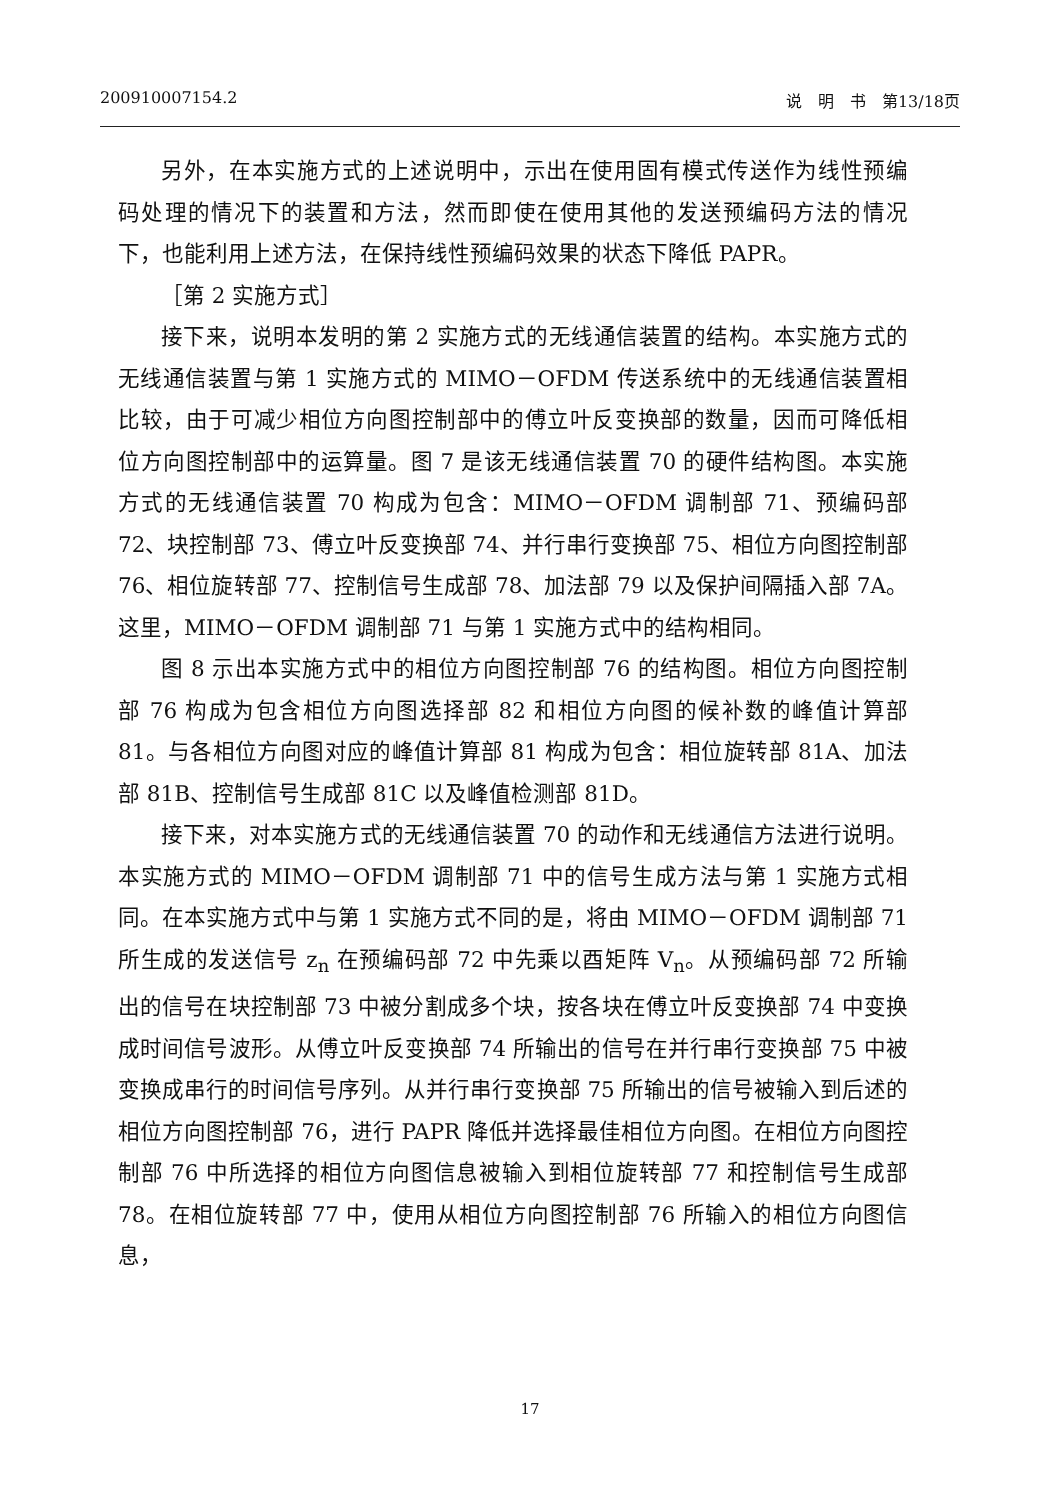200910007154.2 说　明　书　第13/18页
另外，在本实施方式的上述说明中，示出在使用固有模式传送作为线性预编码处理的情况下的装置和方法，然而即使在使用其他的发送预编码方法的情况下，也能利用上述方法，在保持线性预编码效果的状态下降低 PAPR。
［第 2 实施方式］
接下来，说明本发明的第 2 实施方式的无线通信装置的结构。本实施方式的无线通信装置与第 1 实施方式的 MIMO－OFDM 传送系统中的无线通信装置相比较，由于可减少相位方向图控制部中的傅立叶反变换部的数量，因而可降低相位方向图控制部中的运算量。图 7 是该无线通信装置 70 的硬件结构图。本实施方式的无线通信装置 70 构成为包含：MIMO－OFDM 调制部 71、预编码部 72、块控制部 73、傅立叶反变换部 74、并行串行变换部 75、相位方向图控制部 76、相位旋转部 77、控制信号生成部 78、加法部 79 以及保护间隔插入部 7A。这里，MIMO－OFDM 调制部 71 与第 1 实施方式中的结构相同。
图 8 示出本实施方式中的相位方向图控制部 76 的结构图。相位方向图控制部 76 构成为包含相位方向图选择部 82 和相位方向图的候补数的峰值计算部 81。与各相位方向图对应的峰值计算部 81 构成为包含：相位旋转部 81A、加法部 81B、控制信号生成部 81C 以及峰值检测部 81D。
接下来，对本实施方式的无线通信装置 70 的动作和无线通信方法进行说明。本实施方式的 MIMO－OFDM 调制部 71 中的信号生成方法与第 1 实施方式相同。在本实施方式中与第 1 实施方式不同的是，将由 MIMO－OFDM 调制部 71 所生成的发送信号 z<sub>n</sub> 在预编码部 72 中先乘以酉矩阵 V<sub>n</sub>。从预编码部 72 所输出的信号在块控制部 73 中被分割成多个块，按各块在傅立叶反变换部 74 中变换成时间信号波形。从傅立叶反变换部 74 所输出的信号在并行串行变换部 75 中被变换成串行的时间信号序列。从并行串行变换部 75 所输出的信号被输入到后述的相位方向图控制部 76，进行 PAPR 降低并选择最佳相位方向图。在相位方向图控制部 76 中所选择的相位方向图信息被输入到相位旋转部 77 和控制信号生成部 78。在相位旋转部 77 中，使用从相位方向图控制部 76 所输入的相位方向图信息，
17